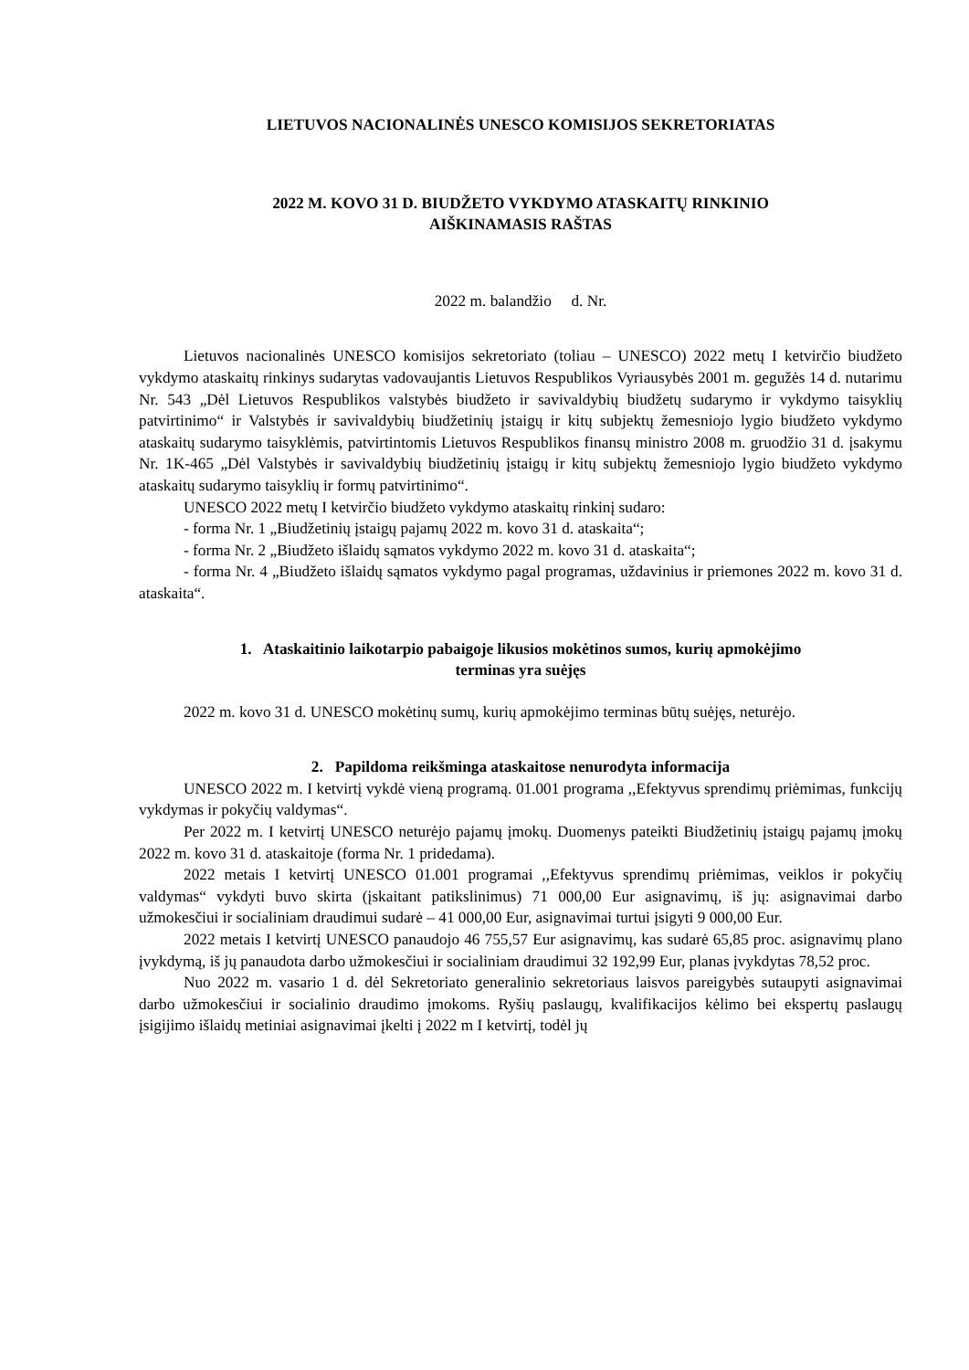LIETUVOS NACIONALINĖS UNESCO KOMISIJOS SEKRETORIATAS
2022 M. KOVO 31 D. BIUDŽETO VYKDYMO ATASKAITŲ RINKINIO
AIŠKINAMASIS RAŠTAS
2022 m. balandžio d. Nr.
Lietuvos nacionalinės UNESCO komisijos sekretoriato (toliau – UNESCO) 2022 metų I ketvirčio biudžeto vykdymo ataskaitų rinkinys sudarytas vadovaujantis Lietuvos Respublikos Vyriausybės 2001 m. gegužės 14 d. nutarimu Nr. 543 „Dėl Lietuvos Respublikos valstybės biudžeto ir savivaldybių biudžetų sudarymo ir vykdymo taisyklių patvirtinimo“ ir Valstybės ir savivaldybių biudžetinių įstaigų ir kitų subjektų žemesniojo lygio biudžeto vykdymo ataskaitų sudarymo taisyklėmis, patvirtintomis Lietuvos Respublikos finansų ministro 2008 m. gruodžio 31 d. įsakymu Nr. 1K-465 „Dėl Valstybės ir savivaldybių biudžetinių įstaigų ir kitų subjektų žemesniojo lygio biudžeto vykdymo ataskaitų sudarymo taisyklių ir formų patvirtinimo“.
UNESCO 2022 metų I ketvirčio biudžeto vykdymo ataskaitų rinkinį sudaro:
- forma Nr. 1 „Biudžetinių įstaigų pajamų 2022 m. kovo 31 d. ataskaita“;
- forma Nr. 2 „Biudžeto išlaidų sąmatos vykdymo 2022 m. kovo 31 d. ataskaita“;
- forma Nr. 4 „Biudžeto išlaidų sąmatos vykdymo pagal programas, uždavinius ir priemones 2022 m. kovo 31 d. ataskaita“.
1. Ataskaitinio laikotarpio pabaigoje likusios mokėtinos sumos, kurių apmokėjimo
terminas yra suėjęs
2022 m. kovo 31 d. UNESCO mokėtinų sumų, kurių apmokėjimo terminas būtų suėjęs, neturėjo.
2. Papildoma reikšminga ataskaitose nenurodyta informacija
UNESCO 2022 m. I ketvirtį vykdė vieną programą. 01.001 programa ,,Efektyvus sprendimų priėmimas, funkcijų vykdymas ir pokyčių valdymas“.
Per 2022 m. I ketvirtį UNESCO neturėjo pajamų įmokų. Duomenys pateikti Biudžetinių įstaigų pajamų įmokų 2022 m. kovo 31 d. ataskaitoje (forma Nr. 1 pridedama).
2022 metais I ketvirtį UNESCO 01.001 programai ,,Efektyvus sprendimų priėmimas, veiklos ir pokyčių valdymas“ vykdyti buvo skirta (įskaitant patikslinimus) 71 000,00 Eur asignavimų, iš jų: asignavimai darbo užmokesčiui ir socialiniam draudimui sudarė – 41 000,00 Eur, asignavimai turtui įsigyti 9 000,00 Eur.
2022 metais I ketvirtį UNESCO panaudojo 46 755,57 Eur asignavimų, kas sudarė 65,85 proc. asignavimų plano įvykdymą, iš jų panaudota darbo užmokesčiui ir socialiniam draudimui 32 192,99 Eur, planas įvykdytas 78,52 proc.
Nuo 2022 m. vasario 1 d. dėl Sekretoriato generalinio sekretoriaus laisvos pareigybės sutaupyti asignavimai darbo užmokesčiui ir socialinio draudimo įmokoms. Ryšių paslaugų, kvalifikacijos kėlimo bei ekspertų paslaugų įsigijimo išlaidų metiniai asignavimai įkelti į 2022 m I ketvirtį, todėl jų